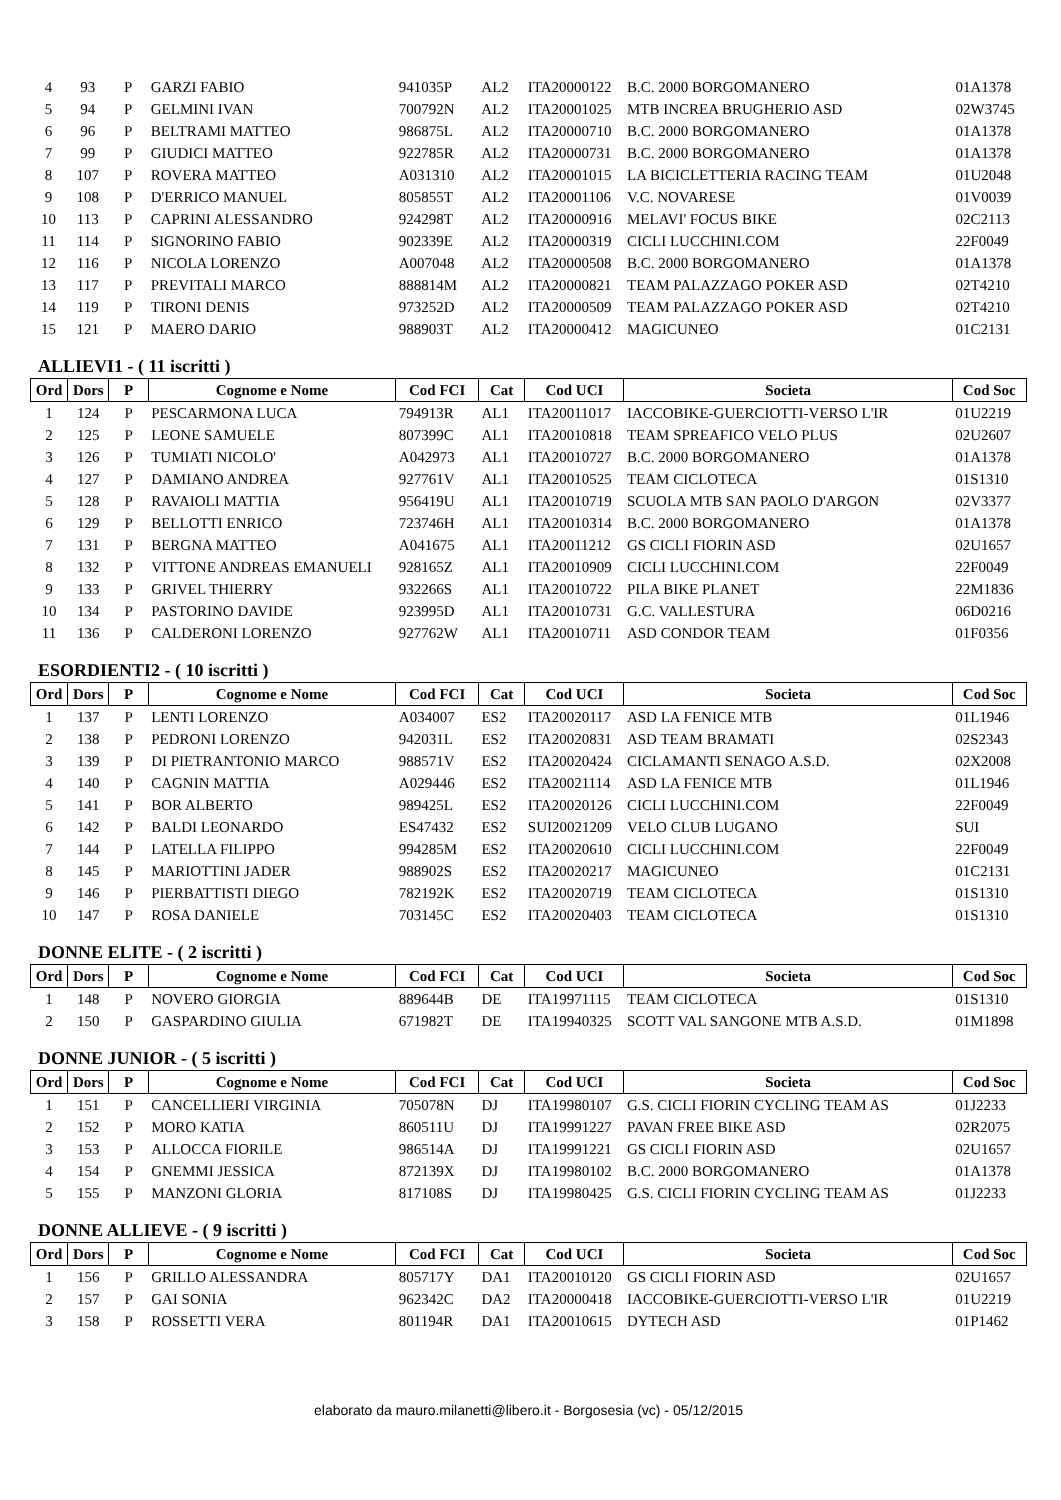| 4 | 93 | P | GARZI FABIO | 941035P | AL2 | ITA20000122 | B.C. 2000 BORGOMANERO | 01A1378 |
| 5 | 94 | P | GELMINI IVAN | 700792N | AL2 | ITA20001025 | MTB INCREA BRUGHERIO ASD | 02W3745 |
| 6 | 96 | P | BELTRAMI MATTEO | 986875L | AL2 | ITA20000710 | B.C. 2000 BORGOMANERO | 01A1378 |
| 7 | 99 | P | GIUDICI MATTEO | 922785R | AL2 | ITA20000731 | B.C. 2000 BORGOMANERO | 01A1378 |
| 8 | 107 | P | ROVERA MATTEO | A031310 | AL2 | ITA20001015 | LA BICICLETTERIA RACING TEAM | 01U2048 |
| 9 | 108 | P | D'ERRICO MANUEL | 805855T | AL2 | ITA20001106 | V.C. NOVARESE | 01V0039 |
| 10 | 113 | P | CAPRINI ALESSANDRO | 924298T | AL2 | ITA20000916 | MELAVI' FOCUS BIKE | 02C2113 |
| 11 | 114 | P | SIGNORINO FABIO | 902339E | AL2 | ITA20000319 | CICLI LUCCHINI.COM | 22F0049 |
| 12 | 116 | P | NICOLA LORENZO | A007048 | AL2 | ITA20000508 | B.C. 2000 BORGOMANERO | 01A1378 |
| 13 | 117 | P | PREVITALI MARCO | 888814M | AL2 | ITA20000821 | TEAM PALAZZAGO POKER ASD | 02T4210 |
| 14 | 119 | P | TIRONI DENIS | 973252D | AL2 | ITA20000509 | TEAM PALAZZAGO POKER ASD | 02T4210 |
| 15 | 121 | P | MAERO DARIO | 988903T | AL2 | ITA20000412 | MAGICUNEO | 01C2131 |
ALLIEVI1 - ( 11 iscritti )
| Ord | Dors | P | Cognome e Nome | Cod FCI | Cat | Cod UCI | Societa | Cod Soc |
| --- | --- | --- | --- | --- | --- | --- | --- | --- |
| 1 | 124 | P | PESCARMONA LUCA | 794913R | AL1 | ITA20011017 | IACCOBIKE-GUERCIOTTI-VERSO L'IR | 01U2219 |
| 2 | 125 | P | LEONE SAMUELE | 807399C | AL1 | ITA20010818 | TEAM SPREAFICO VELO PLUS | 02U2607 |
| 3 | 126 | P | TUMIATI NICOLO' | A042973 | AL1 | ITA20010727 | B.C. 2000 BORGOMANERO | 01A1378 |
| 4 | 127 | P | DAMIANO ANDREA | 927761V | AL1 | ITA20010525 | TEAM CICLOTECA | 01S1310 |
| 5 | 128 | P | RAVAIOLI MATTIA | 956419U | AL1 | ITA20010719 | SCUOLA MTB SAN PAOLO D'ARGON | 02V3377 |
| 6 | 129 | P | BELLOTTI ENRICO | 723746H | AL1 | ITA20010314 | B.C. 2000 BORGOMANERO | 01A1378 |
| 7 | 131 | P | BERGNA MATTEO | A041675 | AL1 | ITA20011212 | GS CICLI FIORIN ASD | 02U1657 |
| 8 | 132 | P | VITTONE ANDREAS EMANUELI | 928165Z | AL1 | ITA20010909 | CICLI LUCCHINI.COM | 22F0049 |
| 9 | 133 | P | GRIVEL THIERRY | 932266S | AL1 | ITA20010722 | PILA BIKE PLANET | 22M1836 |
| 10 | 134 | P | PASTORINO DAVIDE | 923995D | AL1 | ITA20010731 | G.C. VALLESTURA | 06D0216 |
| 11 | 136 | P | CALDERONI LORENZO | 927762W | AL1 | ITA20010711 | ASD CONDOR TEAM | 01F0356 |
ESORDIENTI2 - ( 10 iscritti )
| Ord | Dors | P | Cognome e Nome | Cod FCI | Cat | Cod UCI | Societa | Cod Soc |
| --- | --- | --- | --- | --- | --- | --- | --- | --- |
| 1 | 137 | P | LENTI LORENZO | A034007 | ES2 | ITA20020117 | ASD LA FENICE MTB | 01L1946 |
| 2 | 138 | P | PEDRONI LORENZO | 942031L | ES2 | ITA20020831 | ASD TEAM BRAMATI | 02S2343 |
| 3 | 139 | P | DI PIETRANTONIO MARCO | 988571V | ES2 | ITA20020424 | CICLAMANTI SENAGO A.S.D. | 02X2008 |
| 4 | 140 | P | CAGNIN MATTIA | A029446 | ES2 | ITA20021114 | ASD LA FENICE MTB | 01L1946 |
| 5 | 141 | P | BOR ALBERTO | 989425L | ES2 | ITA20020126 | CICLI LUCCHINI.COM | 22F0049 |
| 6 | 142 | P | BALDI LEONARDO | ES47432 | ES2 | SUI20021209 | VELO CLUB LUGANO | SUI |
| 7 | 144 | P | LATELLA FILIPPO | 994285M | ES2 | ITA20020610 | CICLI LUCCHINI.COM | 22F0049 |
| 8 | 145 | P | MARIOTTINI JADER | 988902S | ES2 | ITA20020217 | MAGICUNEO | 01C2131 |
| 9 | 146 | P | PIERBATTISTI DIEGO | 782192K | ES2 | ITA20020719 | TEAM CICLOTECA | 01S1310 |
| 10 | 147 | P | ROSA DANIELE | 703145C | ES2 | ITA20020403 | TEAM CICLOTECA | 01S1310 |
DONNE ELITE - ( 2 iscritti )
| Ord | Dors | P | Cognome e Nome | Cod FCI | Cat | Cod UCI | Societa | Cod Soc |
| --- | --- | --- | --- | --- | --- | --- | --- | --- |
| 1 | 148 | P | NOVERO GIORGIA | 889644B | DE | ITA19971115 | TEAM CICLOTECA | 01S1310 |
| 2 | 150 | P | GASPARDINO GIULIA | 671982T | DE | ITA19940325 | SCOTT VAL SANGONE MTB A.S.D. | 01M1898 |
DONNE JUNIOR - ( 5 iscritti )
| Ord | Dors | P | Cognome e Nome | Cod FCI | Cat | Cod UCI | Societa | Cod Soc |
| --- | --- | --- | --- | --- | --- | --- | --- | --- |
| 1 | 151 | P | CANCELLIERI VIRGINIA | 705078N | DJ | ITA19980107 | G.S. CICLI FIORIN CYCLING TEAM AS | 01J2233 |
| 2 | 152 | P | MORO KATIA | 860511U | DJ | ITA19991227 | PAVAN FREE BIKE ASD | 02R2075 |
| 3 | 153 | P | ALLOCCA FIORILE | 986514A | DJ | ITA19991221 | GS CICLI FIORIN ASD | 02U1657 |
| 4 | 154 | P | GNEMMI JESSICA | 872139X | DJ | ITA19980102 | B.C. 2000 BORGOMANERO | 01A1378 |
| 5 | 155 | P | MANZONI GLORIA | 817108S | DJ | ITA19980425 | G.S. CICLI FIORIN CYCLING TEAM AS | 01J2233 |
DONNE ALLIEVE - ( 9 iscritti )
| Ord | Dors | P | Cognome e Nome | Cod FCI | Cat | Cod UCI | Societa | Cod Soc |
| --- | --- | --- | --- | --- | --- | --- | --- | --- |
| 1 | 156 | P | GRILLO ALESSANDRA | 805717Y | DA1 | ITA20010120 | GS CICLI FIORIN ASD | 02U1657 |
| 2 | 157 | P | GAI SONIA | 962342C | DA2 | ITA20000418 | IACCOBIKE-GUERCIOTTI-VERSO L'IR | 01U2219 |
| 3 | 158 | P | ROSSETTI VERA | 801194R | DA1 | ITA20010615 | DYTECH ASD | 01P1462 |
elaborato da mauro.milanetti@libero.it - Borgosesia (vc) - 05/12/2015